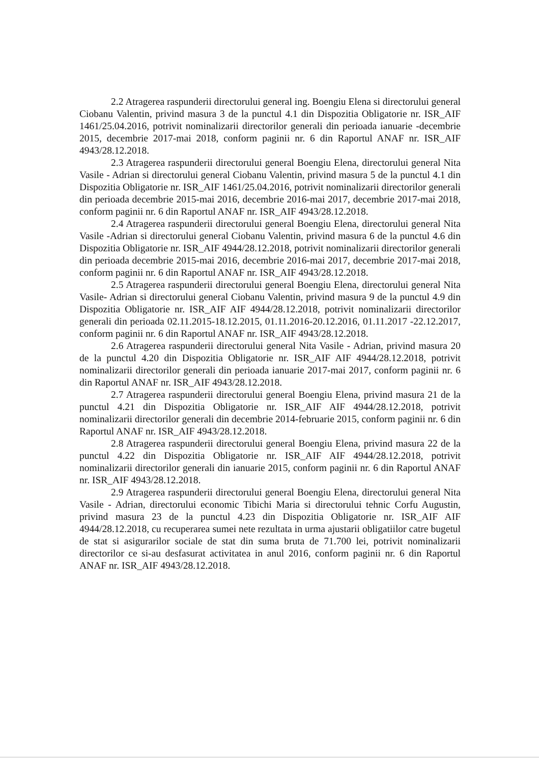2.2 Atragerea raspunderii directorului general ing. Boengiu Elena si directorului general Ciobanu Valentin, privind masura 3 de la punctul 4.1 din Dispozitia Obligatorie nr. ISR_AIF 1461/25.04.2016, potrivit nominalizarii directorilor generali din perioada ianuarie -decembrie 2015, decembrie 2017-mai 2018, conform paginii nr. 6 din Raportul ANAF nr. ISR_AIF 4943/28.12.2018.
2.3 Atragerea raspunderii directorului general Boengiu Elena, directorului general Nita Vasile - Adrian si directorului general Ciobanu Valentin, privind masura 5 de la punctul 4.1 din Dispozitia Obligatorie nr. ISR_AIF 1461/25.04.2016, potrivit nominalizarii directorilor generali din perioada decembrie 2015-mai 2016, decembrie 2016-mai 2017, decembrie 2017-mai 2018, conform paginii nr. 6 din Raportul ANAF nr. ISR_AIF 4943/28.12.2018.
2.4 Atragerea raspunderii directorului general Boengiu Elena, directorului general Nita Vasile -Adrian si directorului general Ciobanu Valentin, privind masura 6 de la punctul 4.6 din Dispozitia Obligatorie nr. ISR_AIF 4944/28.12.2018, potrivit nominalizarii directorilor generali din perioada decembrie 2015-mai 2016, decembrie 2016-mai 2017, decembrie 2017-mai 2018, conform paginii nr. 6 din Raportul ANAF nr. ISR_AIF 4943/28.12.2018.
2.5 Atragerea raspunderii directorului general Boengiu Elena, directorului general Nita Vasile- Adrian si directorului general Ciobanu Valentin, privind masura 9 de la punctul 4.9 din Dispozitia Obligatorie nr. ISR_AIF AIF 4944/28.12.2018, potrivit nominalizarii directorilor generali din perioada 02.11.2015-18.12.2015, 01.11.2016-20.12.2016, 01.11.2017 -22.12.2017, conform paginii nr. 6 din Raportul ANAF nr. ISR_AIF 4943/28.12.2018.
2.6 Atragerea raspunderii directorului general Nita Vasile - Adrian, privind masura 20 de la punctul 4.20 din Dispozitia Obligatorie nr. ISR_AIF AIF 4944/28.12.2018, potrivit nominalizarii directorilor generali din perioada ianuarie 2017-mai 2017, conform paginii nr. 6 din Raportul ANAF nr. ISR_AIF 4943/28.12.2018.
2.7 Atragerea raspunderii directorului general Boengiu Elena, privind masura 21 de la punctul 4.21 din Dispozitia Obligatorie nr. ISR_AIF AIF 4944/28.12.2018, potrivit nominalizarii directorilor generali din decembrie 2014-februarie 2015, conform paginii nr. 6 din Raportul ANAF nr. ISR_AIF 4943/28.12.2018.
2.8 Atragerea raspunderii directorului general Boengiu Elena, privind masura 22 de la punctul 4.22 din Dispozitia Obligatorie nr. ISR_AIF AIF 4944/28.12.2018, potrivit nominalizarii directorilor generali din ianuarie 2015, conform paginii nr. 6 din Raportul ANAF nr. ISR_AIF 4943/28.12.2018.
2.9 Atragerea raspunderii directorului general Boengiu Elena, directorului general Nita Vasile - Adrian, directorului economic Tibichi Maria si directorului tehnic Corfu Augustin, privind masura 23 de la punctul 4.23 din Dispozitia Obligatorie nr. ISR_AIF AIF 4944/28.12.2018, cu recuperarea sumei nete rezultata in urma ajustarii obligatiilor catre bugetul de stat si asigurarilor sociale de stat din suma bruta de 71.700 lei, potrivit nominalizarii directorilor ce si-au desfasurat activitatea in anul 2016, conform paginii nr. 6 din Raportul ANAF nr. ISR_AIF 4943/28.12.2018.